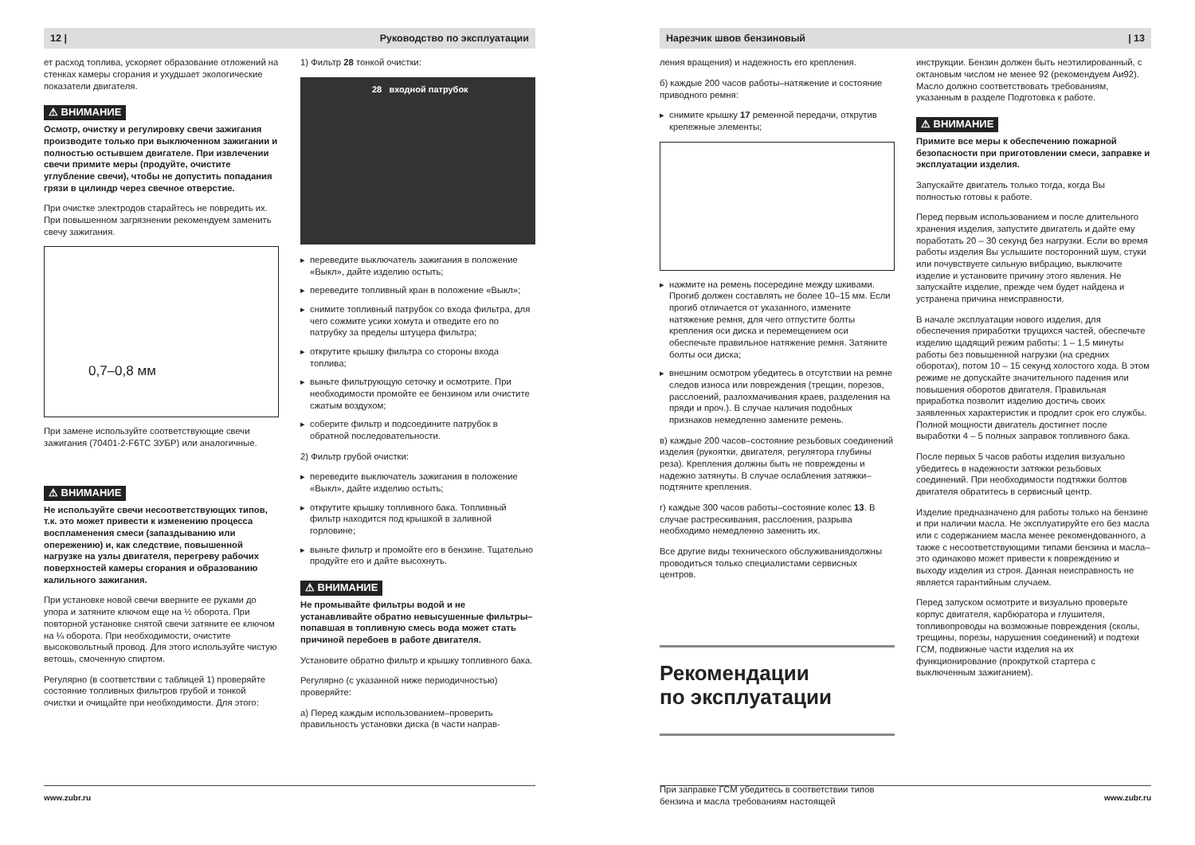12 | Руководство по эксплуатации
ет расход топлива, ускоряет образование отложений на стенках камеры сгорания и ухудшает экологические показатели двигателя.
⚠ ВНИМАНИЕ
Осмотр, очистку и регулировку свечи зажигания производите только при выключенном зажигании и полностью остывшем двигателе. При извлечении свечи примите меры (продуйте, очистите углубление свечи), чтобы не допустить попадания грязи в цилиндр через свечное отверстие.
При очистке электродов старайтесь не повредить их. При повышенном загрязнении рекомендуем заменить свечу зажигания.
0,7–0,8 мм
При замене используйте соответствующие свечи зажигания (70401-2-F6TC ЗУБР) или аналогичные.
⚠ ВНИМАНИЕ
Не используйте свечи несоответствующих типов, т.к. это может привести к изменению процесса воспламенения смеси (запаздыванию или опережению) и, как следствие, повышенной нагрузке на узлы двигателя, перегреву рабочих поверхностей камеры сгорания и образованию калильного зажигания.
При установке новой свечи вверните ее руками до упора и затяните ключом еще на ½ оборота. При повторной установке снятой свечи затяните ее ключом на ¼ оборота. При необходимости, очистите высоковольтный провод. Для этого используйте чистую ветошь, смоченную спиртом.
Регулярно (в соответствии с таблицей 1) проверяйте состояние топливных фильтров грубой и тонкой очистки и очищайте при необходимости. Для этого:
1) Фильтр 28 тонкой очистки:
28 входной патрубок
▸ переведите выключатель зажигания в положение «Выкл», дайте изделию остыть;
▸ переведите топливный кран в положение «Выкл»;
▸ снимите топливный патрубок со входа фильтра, для чего сожмите усики хомута и отведите его по патрубку за пределы штуцера фильтра;
▸ открутите крышку фильтра со стороны входа топлива;
▸ выньте фильтрующую сеточку и осмотрите. При необходимости промойте ее бензином или очистите сжатым воздухом;
▸ соберите фильтр и подсоедините патрубок в обратной последовательности.
2) Фильтр грубой очистки:
▸ переведите выключатель зажигания в положение «Выкл», дайте изделию остыть;
▸ открутите крышку топливного бака. Топливный фильтр находится под крышкой в заливной горловине;
▸ выньте фильтр и промойте его в бензине. Тщательно продуйте его и дайте высохнуть.
⚠ ВНИМАНИЕ
Не промывайте фильтры водой и не устанавливайте обратно невысушенные фильтры–попавшая в топливную смесь вода может стать причиной перебоев в работе двигателя.
Установите обратно фильтр и крышку топливного бака.
Регулярно (с указанной ниже периодичностью) проверяйте:
а) Перед каждым использованием–проверить правильность установки диска (в части направ-
www.zubr.ru
Нарезчик швов бензиновый | 13
ления вращения) и надежность его крепления.
б) каждые 200 часов работы–натяжение и состояние приводного ремня:
▸ снимите крышку 17 ременной передачи, открутив крепежные элементы;
▸ нажмите на ремень посередине между шкивами. Прогиб должен составлять не более 10–15 мм. Если прогиб отличается от указанного, измените натяжение ремня, для чего отпустите болты крепления оси диска и перемещением оси обеспечьте правильное натяжение ремня. Затяните болты оси диска;
▸ внешним осмотром убедитесь в отсутствии на ремне следов износа или повреждения (трещин, порезов, расслоений, разлохмачивания краев, разделения на пряди и проч.). В случае наличия подобных признаков немедленно замените ремень.
в) каждые 200 часов–состояние резьбовых соединений изделия (рукоятки, двигателя, регулятора глубины реза). Крепления должны быть не повреждены и надежно затянуты. В случае ослабления затяжки–подтяните крепления.
г) каждые 300 часов работы–состояние колес 13. В случае растрескивания, расслоения, разрыва необходимо немедленно заменить их.
Все другие виды технического обслуживаниядолжны проводиться только специалистами сервисных центров.
Рекомендации
по эксплуатации
При заправке ГСМ убедитесь в соответствии типов бензина и масла требованиям настоящей
инструкции. Бензин должен быть неэтилированный, с октановым числом не менее 92 (рекомендуем Аи92). Масло должно соответствовать требованиям, указанным в разделе Подготовка к работе.
⚠ ВНИМАНИЕ
Примите все меры к обеспечению пожарной безопасности при приготовлении смеси, заправке и эксплуатации изделия.
Запускайте двигатель только тогда, когда Вы полностью готовы к работе.
Перед первым использованием и после длительного хранения изделия, запустите двигатель и дайте ему поработать 20 – 30 секунд без нагрузки. Если во время работы изделия Вы услышите посторонний шум, стуки или почувствуете сильную вибрацию, выключите изделие и установите причину этого явления. Не запускайте изделие, прежде чем будет найдена и устранена причина неисправности.
В начале эксплуатации нового изделия, для обеспечения приработки трущихся частей, обеспечьте изделию щадящий режим работы: 1 – 1,5 минуты работы без повышенной нагрузки (на средних оборотах), потом 10 – 15 секунд холостого хода. В этом режиме не допускайте значительного падения или повышения оборотов двигателя. Правильная приработка позволит изделию достичь своих заявленных характеристик и продлит срок его службы. Полной мощности двигатель достигнет после выработки 4 – 5 полных заправок топливного бака.
После первых 5 часов работы изделия визуально убедитесь в надежности затяжки резьбовых соединений. При необходимости подтяжки болтов двигателя обратитесь в сервисный центр.
Изделие предназначено для работы только на бензине и при наличии масла. Не эксплуатируйте его без масла или с содержанием масла менее рекомендованного, а также с несоответствующими типами бензина и масла–это одинаково может привести к повреждению и выходу изделия из строя. Данная неисправность не является гарантийным случаем.
Перед запуском осмотрите и визуально проверьте корпус двигателя, карбюратора и глушителя, топливопроводы на возможные повреждения (сколы, трещины, порезы, нарушения соединений) и подтеки ГСМ, подвижные части изделия на их функционирование (прокруткой стартера с выключенным зажиганием).
www.zubr.ru